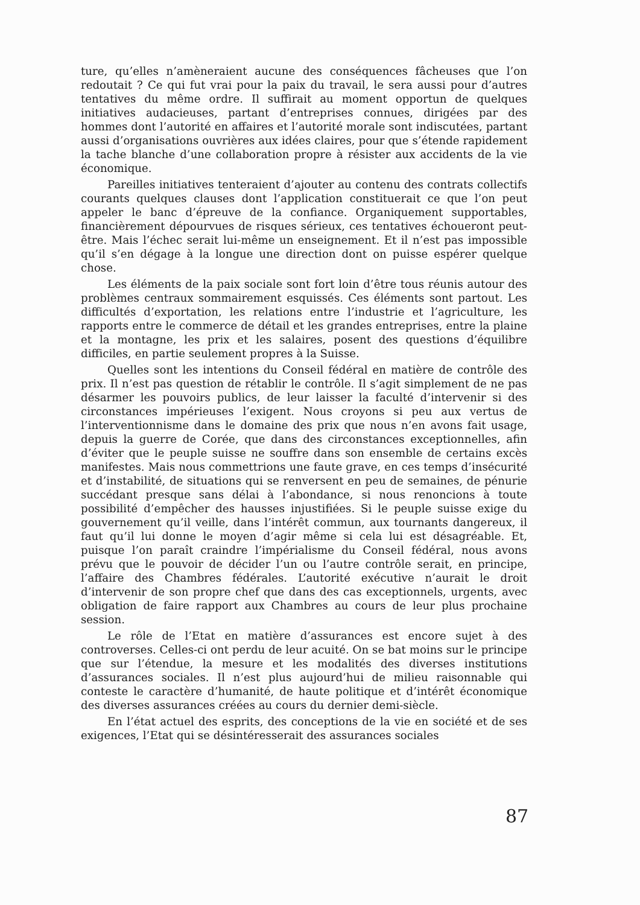ture, qu’elles n’amèneraient aucune des conséquences fâcheuses que l’on redoutait ? Ce qui fut vrai pour la paix du travail, le sera aussi pour d’autres tentatives du même ordre. Il suffirait au moment opportun de quelques initiatives audacieuses, partant d’entreprises connues, dirigées par des hommes dont l’autorité en affaires et l’autorité morale sont indiscutées, partant aussi d’organisations ouvrières aux idées claires, pour que s’étende rapidement la tache blanche d’une collaboration propre à résister aux accidents de la vie économique.
Pareilles initiatives tenteraient d’ajouter au contenu des contrats collectifs courants quelques clauses dont l’application constituerait ce que l’on peut appeler le banc d’épreuve de la confiance. Organiquement supportables, financièrement dépourvues de risques sérieux, ces tentatives échoueront peut-être. Mais l’échec serait lui-même un enseignement. Et il n’est pas impossible qu’il s’en dégage à la longue une direction dont on puisse espérer quelque chose.
Les éléments de la paix sociale sont fort loin d’être tous réunis autour des problèmes centraux sommairement esquissés. Ces éléments sont partout. Les difficultés d’exportation, les relations entre l’industrie et l’agriculture, les rapports entre le commerce de détail et les grandes entreprises, entre la plaine et la montagne, les prix et les salaires, posent des questions d’équilibre difficiles, en partie seulement propres à la Suisse.
Quelles sont les intentions du Conseil fédéral en matière de contrôle des prix. Il n’est pas question de rétablir le contrôle. Il s’agit simplement de ne pas désarmer les pouvoirs publics, de leur laisser la faculté d’intervenir si des circonstances impérieuses l’exigent. Nous croyons si peu aux vertus de l’interventionnisme dans le domaine des prix que nous n’en avons fait usage, depuis la guerre de Corée, que dans des circonstances exceptionnelles, afin d’éviter que le peuple suisse ne souffre dans son ensemble de certains excès manifestes. Mais nous commettrions une faute grave, en ces temps d’insécurité et d’instabilité, de situations qui se renversent en peu de semaines, de pénurie succédant presque sans délai à l’abondance, si nous renoncions à toute possibilité d’empêcher des hausses injustifiées. Si le peuple suisse exige du gouvernement qu’il veille, dans l’intérêt commun, aux tournants dangereux, il faut qu’il lui donne le moyen d’agir même si cela lui est désagréable. Et, puisque l’on paraît craindre l’impérialisme du Conseil fédéral, nous avons prévu que le pouvoir de décider l’un ou l’autre contrôle serait, en principe, l’affaire des Chambres fédérales. L’autorité exécutive n’aurait le droit d’intervenir de son propre chef que dans des cas exceptionnels, urgents, avec obligation de faire rapport aux Chambres au cours de leur plus prochaine session.
Le rôle de l’Etat en matière d’assurances est encore sujet à des controverses. Celles-ci ont perdu de leur acuité. On se bat moins sur le principe que sur l’étendue, la mesure et les modalités des diverses institutions d’assurances sociales. Il n’est plus aujourd’hui de milieu raisonnable qui conteste le caractère d’humanité, de haute politique et d’intérêt économique des diverses assurances créées au cours du dernier demi-siècle.
En l’état actuel des esprits, des conceptions de la vie en société et de ses exigences, l’Etat qui se désintéresserait des assurances sociales
87